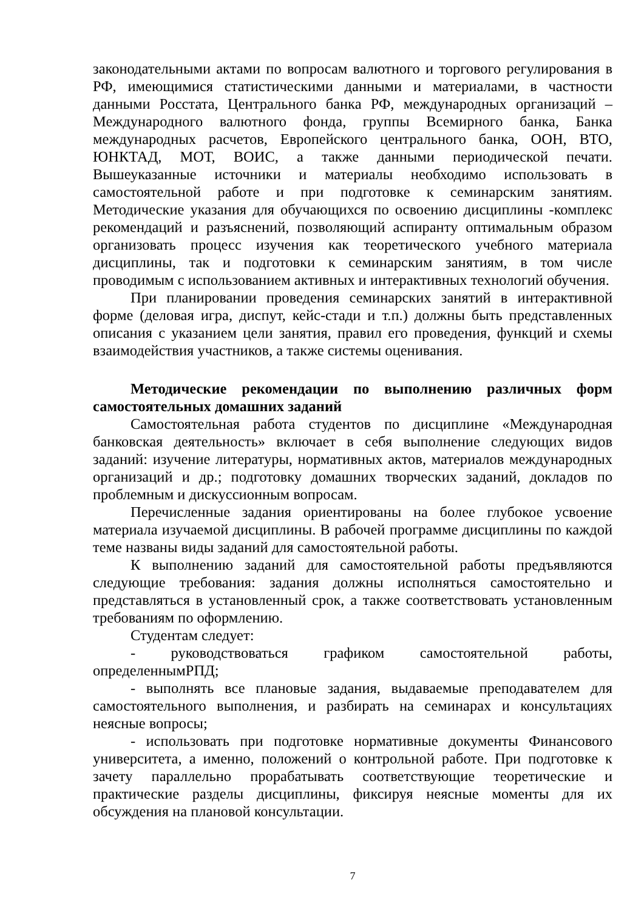законодательными актами по вопросам валютного и торгового регулирования в РФ, имеющимися статистическими данными и материалами, в частности данными Росстата, Центрального банка РФ, международных организаций – Международного валютного фонда, группы Всемирного банка, Банка международных расчетов, Европейского центрального банка, ООН, ВТО, ЮНКТАД, МОТ, ВОИС, а также данными периодической печати. Вышеуказанные источники и материалы необходимо использовать в самостоятельной работе и при подготовке к семинарским занятиям. Методические указания для обучающихся по освоению дисциплины -комплекс рекомендаций и разъяснений, позволяющий аспиранту оптимальным образом организовать процесс изучения как теоретического учебного материала дисциплины, так и подготовки к семинарским занятиям, в том числе проводимым с использованием активных и интерактивных технологий обучения.
При планировании проведения семинарских занятий в интерактивной форме (деловая игра, диспут, кейс-стади и т.п.) должны быть представленных описания с указанием цели занятия, правил его проведения, функций и схемы взаимодействия участников, а также системы оценивания.
Методические рекомендации по выполнению различных форм самостоятельных домашних заданий
Самостоятельная работа студентов по дисциплине «Международная банковская деятельность» включает в себя выполнение следующих видов заданий: изучение литературы, нормативных актов, материалов международных организаций и др.; подготовку домашних творческих заданий, докладов по проблемным и дискуссионным вопросам.
Перечисленные задания ориентированы на более глубокое усвоение материала изучаемой дисциплины. В рабочей программе дисциплины по каждой теме названы виды заданий для самостоятельной работы.
К выполнению заданий для самостоятельной работы предъявляются следующие требования: задания должны исполняться самостоятельно и представляться в установленный срок, а также соответствовать установленным требованиям по оформлению.
Студентам следует:
- руководствоваться графиком самостоятельной работы, определеннымРПД;
- выполнять все плановые задания, выдаваемые преподавателем для самостоятельного выполнения, и разбирать на семинарах и консультациях неясные вопросы;
- использовать при подготовке нормативные документы Финансового университета, а именно, положений о контрольной работе. При подготовке к зачету параллельно прорабатывать соответствующие теоретические и практические разделы дисциплины, фиксируя неясные моменты для их обсуждения на плановой консультации.
7